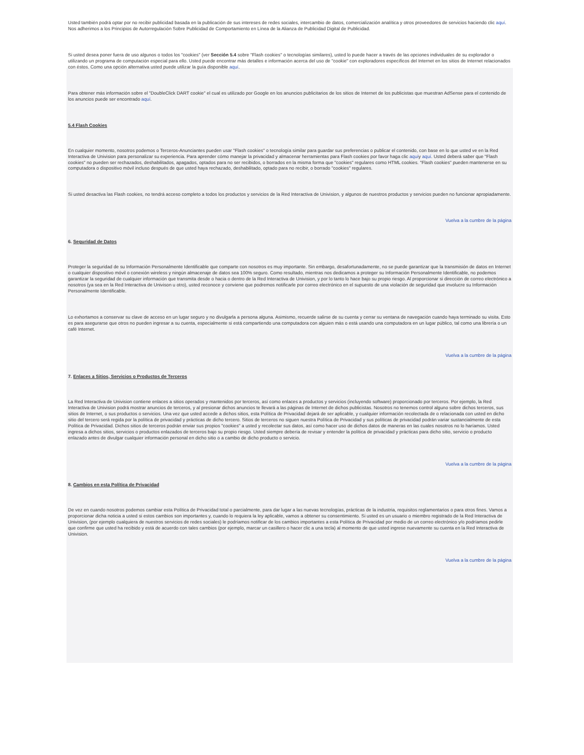Usted también podrá optar por no recibir publicidad basada en la publicación de sus intereses de redes sociales, intercambio de datos, comercialización analítica y otros proveedores de servicios haciendo clic aquí. Nos adherimos a los Principios de Autorregulación Sobre Publicidad de Comportamiento en Línea de la Alianza de Publicidad Digital de Publicidad.
Si usted desea poner fuera de uso algunos o todos los "cookies" (ver Sección 5.4 sobre "Flash cookies" o tecnologías similares), usted lo puede hacer a través de las opciones individuales de su explorador o utilizando un programa de computación especial para ello. Usted puede encontrar más detalles e información acerca del uso de "cookie" con exploradores específicos del Internet en los sitios de Internet relacionados con éstos. Como una opción alternativa usted puede utilizar la guía disponible aquí.
Para obtener más información sobre el "DoubleClick DART cookie" el cual es utilizado por Google en los anuncios publicitarios de los sitios de Internet de los publicistas que muestran AdSense para el contenido de los anuncios puede ser encontrado aquí.
5.4 Flash Cookies
En cualquier momento, nosotros podemos o Terceros-Anunciantes pueden usar "Flash cookies" o tecnología similar para guardar sus preferencias o publicar el contenido, con base en lo que usted ve en la Red Interactiva de Univision para personalizar su experiencia. Para aprender cómo manejar la privacidad y almacenar herramientas para Flash cookies por favor haga clic aquíy aquí. Usted deberá saber que "Flash cookies" no pueden ser rechazados, deshabilitados, apagados, optados para no ser recibidos, o borrados en la misma forma que "cookies" regulares como HTML cookies. "Flash cookies" pueden mantenerse en su computadora o dispositivo móvil incluso después de que usted haya rechazado, deshabilitado, optado para no recibir, o borrado "cookies" regulares.
Si usted desactiva las Flash cookies, no tendrá acceso completo a todos los productos y servicios de la Red Interactiva de Univision, y algunos de nuestros productos y servicios pueden no funcionar apropiadamente.
Vuelva a la cumbre de la página
6. Seguridad de Datos
Proteger la seguridad de su Información Personalmente Identificable que comparte con nosotros es muy importante. Sin embargo, desafortunadamente, no se puede garantizar que la transmisión de datos en Internet o cualquier dispositivo móvil o conexión wireless y ningún almacenaje de datos sea 100% seguro. Como resultado, mientras nos dedicamos a proteger su Información Personalmente Identificable, no podemos garantizar la seguridad de cualquier información que transmita desde o hacia o dentro de la Red Interactiva de Univision, y por lo tanto lo hace bajo su propio riesgo. Al proporcionar si dirección de correo electrónico a nosotros (ya sea en la Red Interactiva de Univison u otro), usted reconoce y conviene que podremos notificarle por correo electrónico en el supuesto de una violación de seguridad que involucre su Información Personalmente Identificable.
Lo exhortamos a conservar su clave de acceso en un lugar seguro y no divulgarla a persona alguna. Asimismo, recuerde salirse de su cuenta y cerrar su ventana de navegación cuando haya terminado su visita. Esto es para asegurarse que otros no pueden ingresar a su cuenta, especialmente si está compartiendo una computadora con alguien más o está usando una computadora en un lugar público, tal como una librería o un café Internet.
Vuelva a la cumbre de la página
7. Enlaces a Sitios, Servicios o Productos de Terceros
La Red Interactiva de Univision contiene enlaces a sitios operados y mantenidos por terceros, así como enlaces a productos y servicios (incluyendo software) proporcionado por terceros. Por ejemplo, la Red Interactiva de Univision podrá mostrar anuncios de terceros, y al presionar dichos anuncios te llevará a las páginas de Internet de dichos publicistas. Nosotros no tenemos control alguno sobre dichos terceros, sus sitios de Internet, o sus productos o servicios. Una vez que usted accede a dichos sitios, esta Política de Privacidad dejará de ser aplicable, y cualquier información recolectada de o relacionada con usted en dicho sitio del tercero será regida por la política de privacidad y prácticas de dicho tercero. Sitios de terceros no siguen nuestra Política de Privacidad y sus políticas de privacidad podrán variar sustancialmente de esta Política de Privacidad. Dichos sitios de terceros podrán enviar sus propios "cookies" a usted y recolectar sus datos, así como hacer uso de dichos datos de maneras en las cuales nosotros no lo haríamos. Usted ingresa a dichos sitios, servicios o productos enlazados de terceros bajo su propio riesgo. Usted siempre debería de revisar y entender la política de privacidad y prácticas para dicho sitio, servicio o producto enlazado antes de divulgar cualquier información personal en dicho sitio o a cambio de dicho producto o servicio.
Vuelva a la cumbre de la página
8. Cambios en esta Política de Privacidad
De vez en cuando nosotros podemos cambiar esta Política de Privacidad total o parcialmente, para dar lugar a las nuevas tecnologías, prácticas de la industria, requisitos reglamentarios o para otros fines. Vamos a proporcionar dicha noticia a usted si estos cambios son importantes y, cuando lo requiera la ley aplicable, vamos a obtener su consentimiento. Si usted es un usuario o miembro registrado de la Red Interactiva de Univision, (por ejemplo cualquiera de nuestros servicios de redes sociales) le podríamos notificar de los cambios importantes a esta Política de Privacidad por medio de un correo electrónico y/o podríamos pedirle que confirme que usted ha recibido y está de acuerdo con tales cambios (por ejemplo, marcar un casillero o hacer clic a una tecla) al momento de que usted ingrese nuevamente su cuenta en la Red Interactiva de Univision.
Vuelva a la cumbre de la página